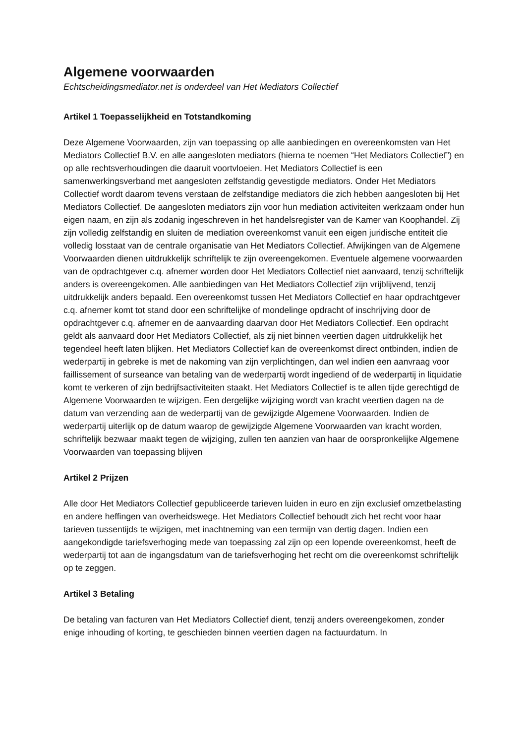Algemene voorwaarden
Echtscheidingsmediator.net is onderdeel van Het Mediators Collectief
Artikel 1 Toepasselijkheid en Totstandkoming
Deze Algemene Voorwaarden, zijn van toepassing op alle aanbiedingen en overeenkomsten van Het Mediators Collectief B.V. en alle aangesloten mediators (hierna te noemen “Het Mediators Collectief”) en op alle rechtsverhoudingen die daaruit voortvloeien. Het Mediators Collectief is een samenwerkingsverband met aangesloten zelfstandig gevestigde mediators. Onder Het Mediators Collectief wordt daarom tevens verstaan de zelfstandige mediators die zich hebben aangesloten bij Het Mediators Collectief. De aangesloten mediators zijn voor hun mediation activiteiten werkzaam onder hun eigen naam, en zijn als zodanig ingeschreven in het handelsregister van de Kamer van Koophandel. Zij zijn volledig zelfstandig en sluiten de mediation overeenkomst vanuit een eigen juridische entiteit die volledig losstaat van de centrale organisatie van Het Mediators Collectief. Afwijkingen van de Algemene Voorwaarden dienen uitdrukkelijk schriftelijk te zijn overeengekomen. Eventuele algemene voorwaarden van de opdrachtgever c.q. afnemer worden door Het Mediators Collectief niet aanvaard, tenzij schriftelijk anders is overeengekomen. Alle aanbiedingen van Het Mediators Collectief zijn vrijblijvend, tenzij uitdrukkelijk anders bepaald. Een overeenkomst tussen Het Mediators Collectief en haar opdrachtgever c.q. afnemer komt tot stand door een schriftelijke of mondelinge opdracht of inschrijving door de opdrachtgever c.q. afnemer en de aanvaarding daarvan door Het Mediators Collectief. Een opdracht geldt als aanvaard door Het Mediators Collectief, als zij niet binnen veertien dagen uitdrukkelijk het tegendeel heeft laten blijken. Het Mediators Collectief kan de overeenkomst direct ontbinden, indien de wederpartij in gebreke is met de nakoming van zijn verplichtingen, dan wel indien een aanvraag voor faillissement of surseance van betaling van de wederpartij wordt ingediend of de wederpartij in liquidatie komt te verkeren of zijn bedrijfsactiviteiten staakt. Het Mediators Collectief is te allen tijde gerechtigd de Algemene Voorwaarden te wijzigen. Een dergelijke wijziging wordt van kracht veertien dagen na de datum van verzending aan de wederpartij van de gewijzigde Algemene Voorwaarden. Indien de wederpartij uiterlijk op de datum waarop de gewijzigde Algemene Voorwaarden van kracht worden, schriftelijk bezwaar maakt tegen de wijziging, zullen ten aanzien van haar de oorspronkelijke Algemene Voorwaarden van toepassing blijven
Artikel 2 Prijzen
Alle door Het Mediators Collectief gepubliceerde tarieven luiden in euro en zijn exclusief omzetbelasting en andere heffingen van overheidswege. Het Mediators Collectief behoudt zich het recht voor haar tarieven tussentijds te wijzigen, met inachtneming van een termijn van dertig dagen. Indien een aangekondigde tariefsverhoging mede van toepassing zal zijn op een lopende overeenkomst, heeft de wederpartij tot aan de ingangsdatum van de tariefsverhoging het recht om die overeenkomst schriftelijk op te zeggen.
Artikel 3 Betaling
De betaling van facturen van Het Mediators Collectief dient, tenzij anders overeengekomen, zonder enige inhouding of korting, te geschieden binnen veertien dagen na factuurdatum. In